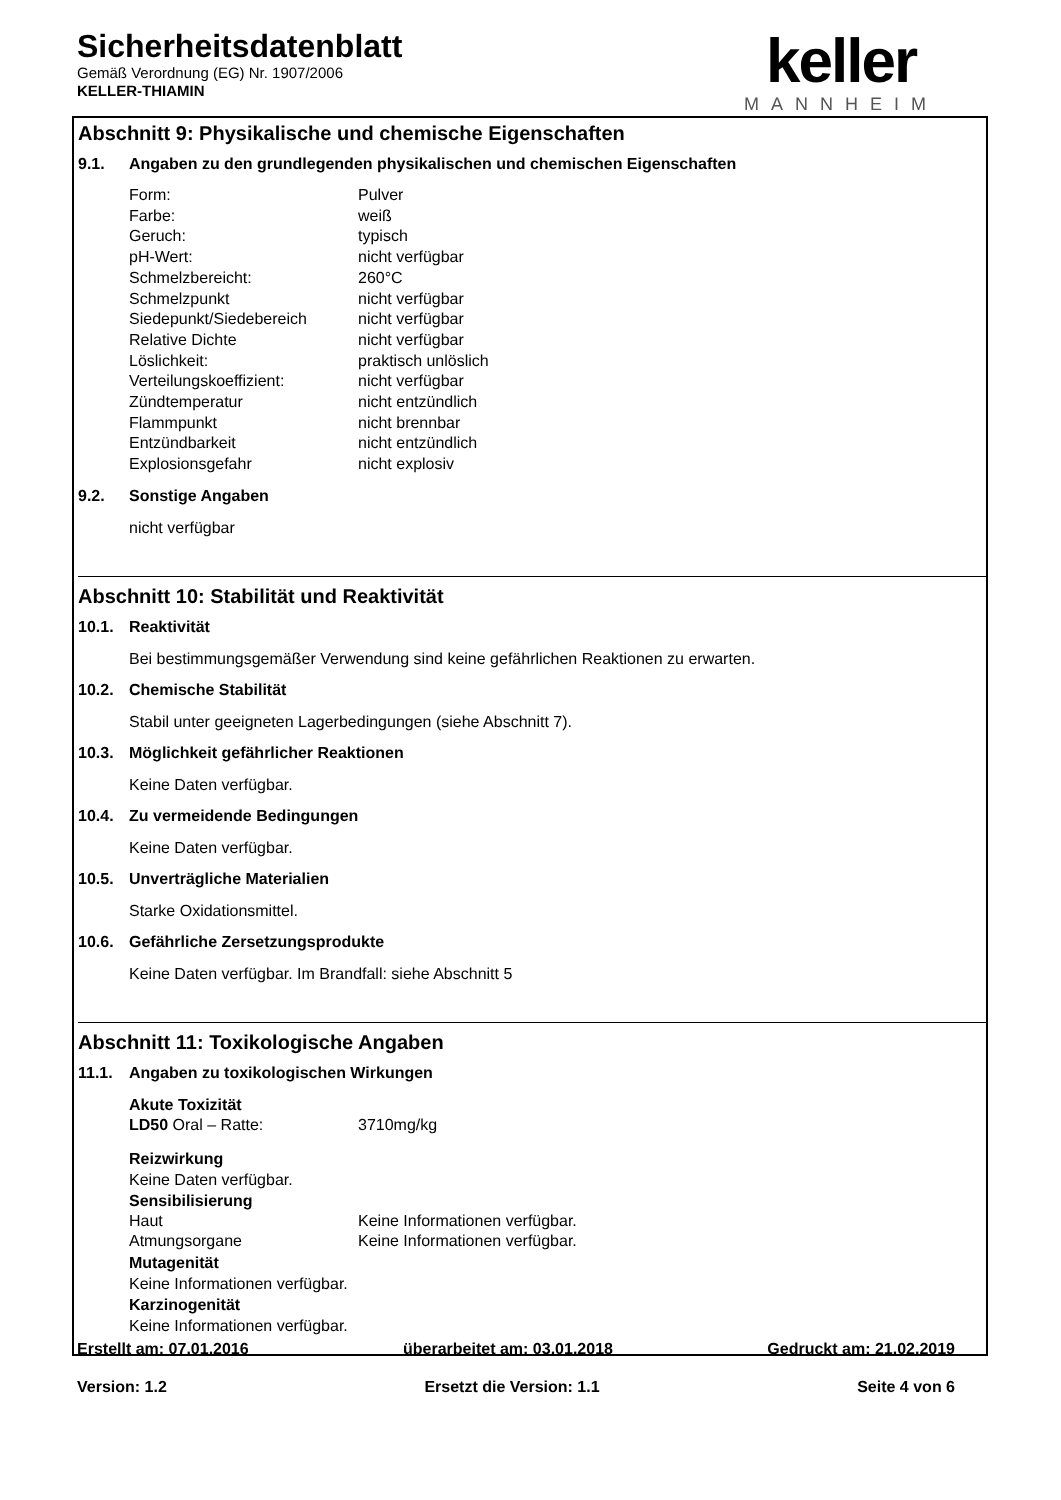Sicherheitsdatenblatt
Gemäß Verordnung (EG) Nr. 1907/2006
KELLER-THIAMIN
keller
MANNHEIM
Abschnitt 9: Physikalische und chemische Eigenschaften
9.1. Angaben zu den grundlegenden physikalischen und chemischen Eigenschaften
| Form: | Pulver |
| Farbe: | weiß |
| Geruch: | typisch |
| pH-Wert: | nicht verfügbar |
| Schmelzbereicht: | 260°C |
| Schmelzpunkt | nicht verfügbar |
| Siedepunkt/Siedebereich | nicht verfügbar |
| Relative Dichte | nicht verfügbar |
| Löslichkeit: | praktisch unlöslich |
| Verteilungskoeffizient: | nicht verfügbar |
| Zündtemperatur | nicht entzündlich |
| Flammpunkt | nicht brennbar |
| Entzündbarkeit | nicht entzündlich |
| Explosionsgefahr | nicht explosiv |
9.2. Sonstige Angaben
nicht verfügbar
Abschnitt 10: Stabilität und Reaktivität
10.1. Reaktivität
Bei bestimmungsgemäßer Verwendung sind keine gefährlichen Reaktionen zu erwarten.
10.2. Chemische Stabilität
Stabil unter geeigneten Lagerbedingungen (siehe Abschnitt 7).
10.3. Möglichkeit gefährlicher Reaktionen
Keine Daten verfügbar.
10.4. Zu vermeidende Bedingungen
Keine Daten verfügbar.
10.5. Unverträgliche Materialien
Starke Oxidationsmittel.
10.6. Gefährliche Zersetzungsprodukte
Keine Daten verfügbar. Im Brandfall: siehe Abschnitt 5
Abschnitt 11: Toxikologische Angaben
11.1. Angaben zu toxikologischen Wirkungen
Akute Toxizität
| LD50 Oral – Ratte: | 3710mg/kg |
Reizwirkung
Keine Daten verfügbar.
Sensibilisierung
| Haut | Keine Informationen verfügbar. |
| Atmungsorgane | Keine Informationen verfügbar. |
Mutagenität
Keine Informationen verfügbar.
Karzinogenität
Keine Informationen verfügbar.
Erstellt am: 07.01.2016 überarbeitet am: 03.01.2018 Gedruckt am: 21.02.2019
Version: 1.2 Ersetzt die Version: 1.1 Seite 4 von 6